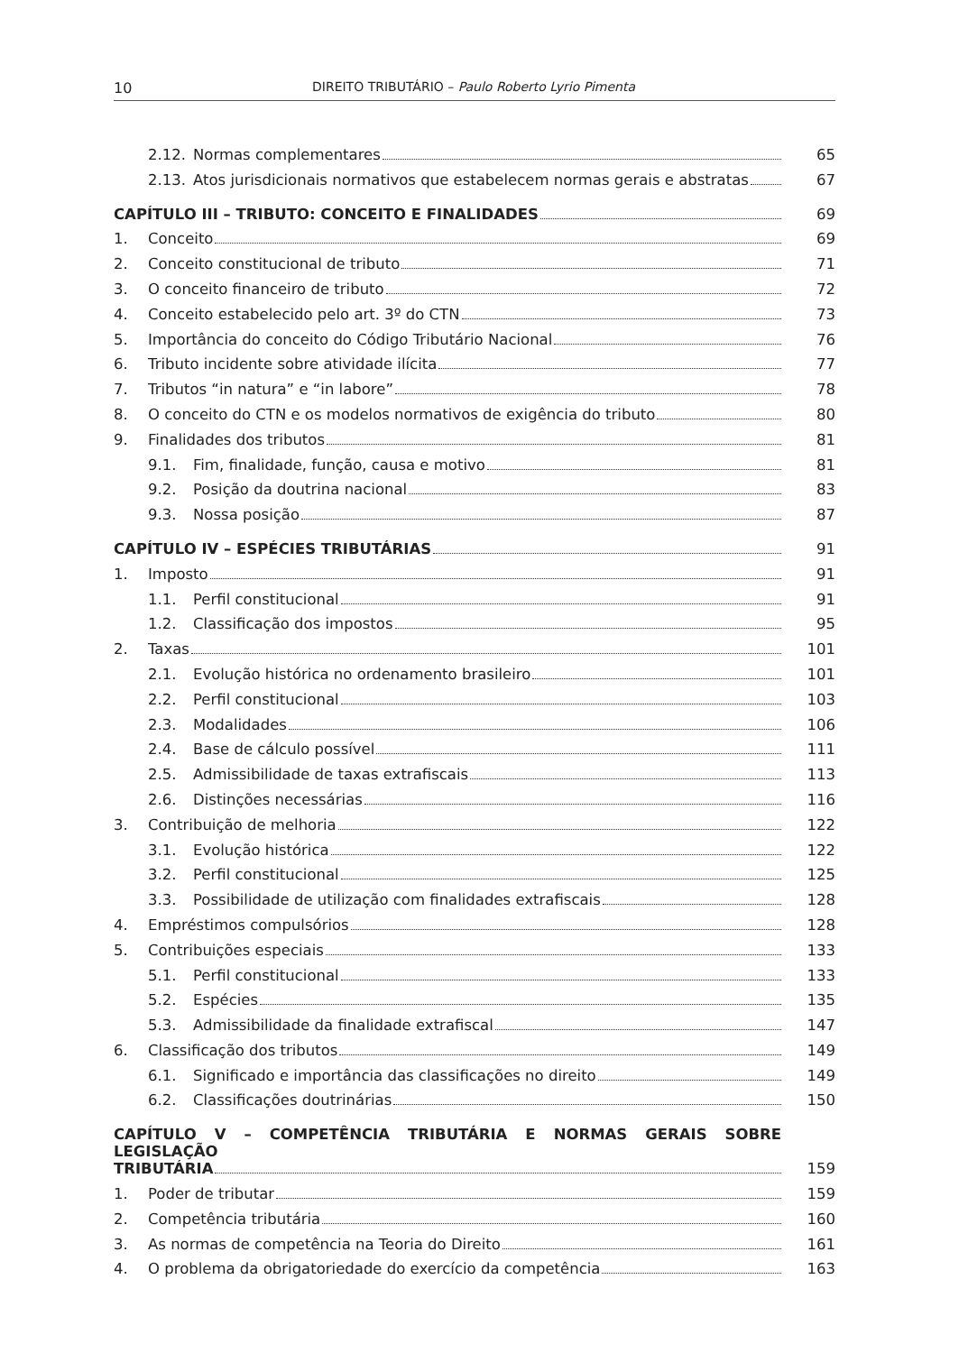10 DIREITO TRIBUTÁRIO – Paulo Roberto Lyrio Pimenta
2.12. Normas complementares 65
2.13. Atos jurisdicionais normativos que estabelecem normas gerais e abstratas 67
CAPÍTULO III – TRIBUTO: CONCEITO E FINALIDADES 69
1. Conceito 69
2. Conceito constitucional de tributo 71
3. O conceito financeiro de tributo 72
4. Conceito estabelecido pelo art. 3º do CTN 73
5. Importância do conceito do Código Tributário Nacional 76
6. Tributo incidente sobre atividade ilícita 77
7. Tributos “in natura” e “in labore” 78
8. O conceito do CTN e os modelos normativos de exigência do tributo 80
9. Finalidades dos tributos 81
9.1. Fim, finalidade, função, causa e motivo 81
9.2. Posição da doutrina nacional 83
9.3. Nossa posição 87
CAPÍTULO IV – ESPÉCIES TRIBUTÁRIAS 91
1. Imposto 91
1.1. Perfil constitucional 91
1.2. Classificação dos impostos 95
2. Taxas 101
2.1. Evolução histórica no ordenamento brasileiro 101
2.2. Perfil constitucional 103
2.3. Modalidades 106
2.4. Base de cálculo possível 111
2.5. Admissibilidade de taxas extrafiscais 113
2.6. Distinções necessárias 116
3. Contribuição de melhoria 122
3.1. Evolução histórica 122
3.2. Perfil constitucional 125
3.3. Possibilidade de utilização com finalidades extrafiscais 128
4. Empréstimos compulsórios 128
5. Contribuições especiais 133
5.1. Perfil constitucional 133
5.2. Espécies 135
5.3. Admissibilidade da finalidade extrafiscal 147
6. Classificação dos tributos 149
6.1. Significado e importância das classificações no direito 149
6.2. Classificações doutrinárias 150
CAPÍTULO V – COMPETÊNCIA TRIBUTÁRIA E NORMAS GERAIS SOBRE LEGISLAÇÃO
TRIBUTÁRIA 159
1. Poder de tributar 159
2. Competência tributária 160
3. As normas de competência na Teoria do Direito 161
4. O problema da obrigatoriedade do exercício da competência 163